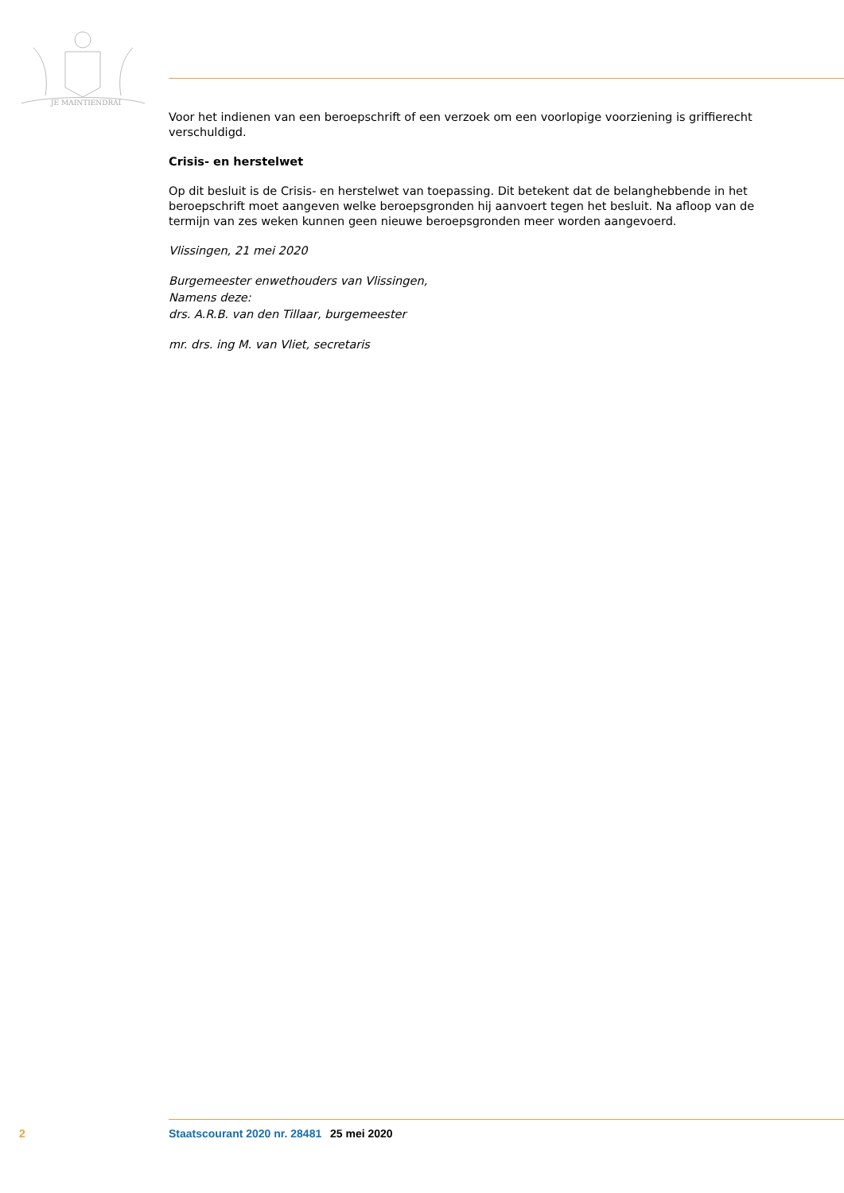JE MAINTIENDRAI
Voor het indienen van een beroepschrift of een verzoek om een voorlopige voorziening is griffierecht verschuldigd.
Crisis- en herstelwet
Op dit besluit is de Crisis- en herstelwet van toepassing. Dit betekent dat de belanghebbende in het beroepschrift moet aangeven welke beroepsgronden hij aanvoert tegen het besluit. Na afloop van de termijn van zes weken kunnen geen nieuwe beroepsgronden meer worden aangevoerd.
Vlissingen, 21 mei 2020
Burgemeester enwethouders van Vlissingen,
Namens deze:
drs. A.R.B. van den Tillaar, burgemeester
mr. drs. ing M. van Vliet, secretaris
2 Staatscourant 2020 nr. 28481 25 mei 2020